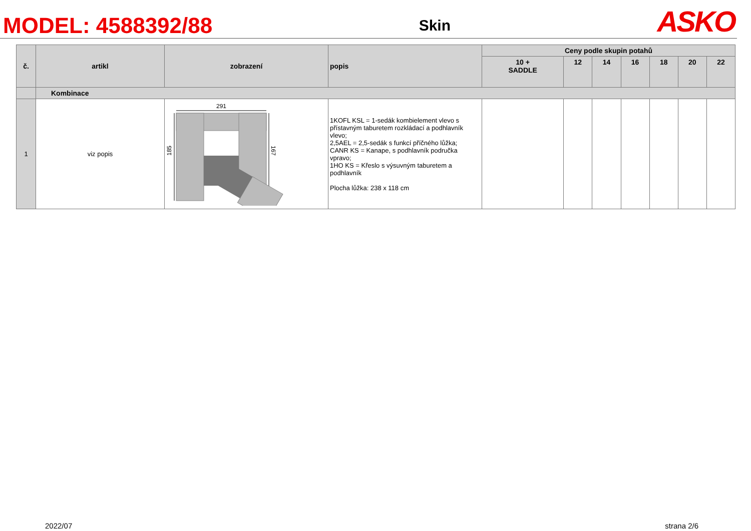MODEL: 4588392/88
Skin
ASKO
| č. | artikl | zobrazení | popis | Ceny podle skupin potahů | | | | | | |
| --- | --- | --- | --- | --- | --- | --- | --- | --- | --- | --- |
| | | | | 10 + SADDLE | 12 | 14 | 16 | 18 | 20 | 22 |
| | Kombinace | | | | | | | | | |
| 1 | viz popis | 291 185 167 | 1KOFL KSL = 1-sedák kombielement vlevo s přístavným taburetem rozkládací a podhlavník vlevo; 2,5AEL = 2,5-sedák s funkcí příčného lůžka; CANR KS = Kanape, s podhlavník područka vpravo; 1HO KS = Křeslo s výsuvným taburetem a podhlavník Plocha lůžka: 238 x 118 cm | | | | | | | |
2022/07 strana 2/6